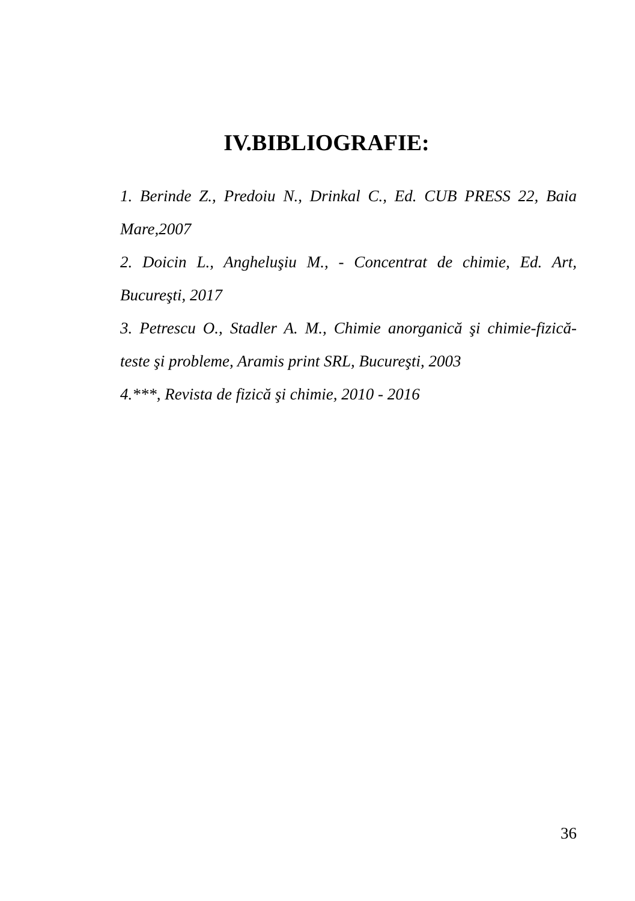IV.BIBLIOGRAFIE:
1. Berinde Z., Predoiu N., Drinkal C., Ed. CUB PRESS 22, Baia Mare,2007
2. Doicin L., Angheluşiu M., - Concentrat de chimie, Ed. Art, Bucureşti, 2017
3. Petrescu O., Stadler A. M., Chimie anorganică şi chimie-fizică- teste şi probleme, Aramis print SRL, Bucureşti, 2003
4.***, Revista de fizică şi chimie, 2010 - 2016
36